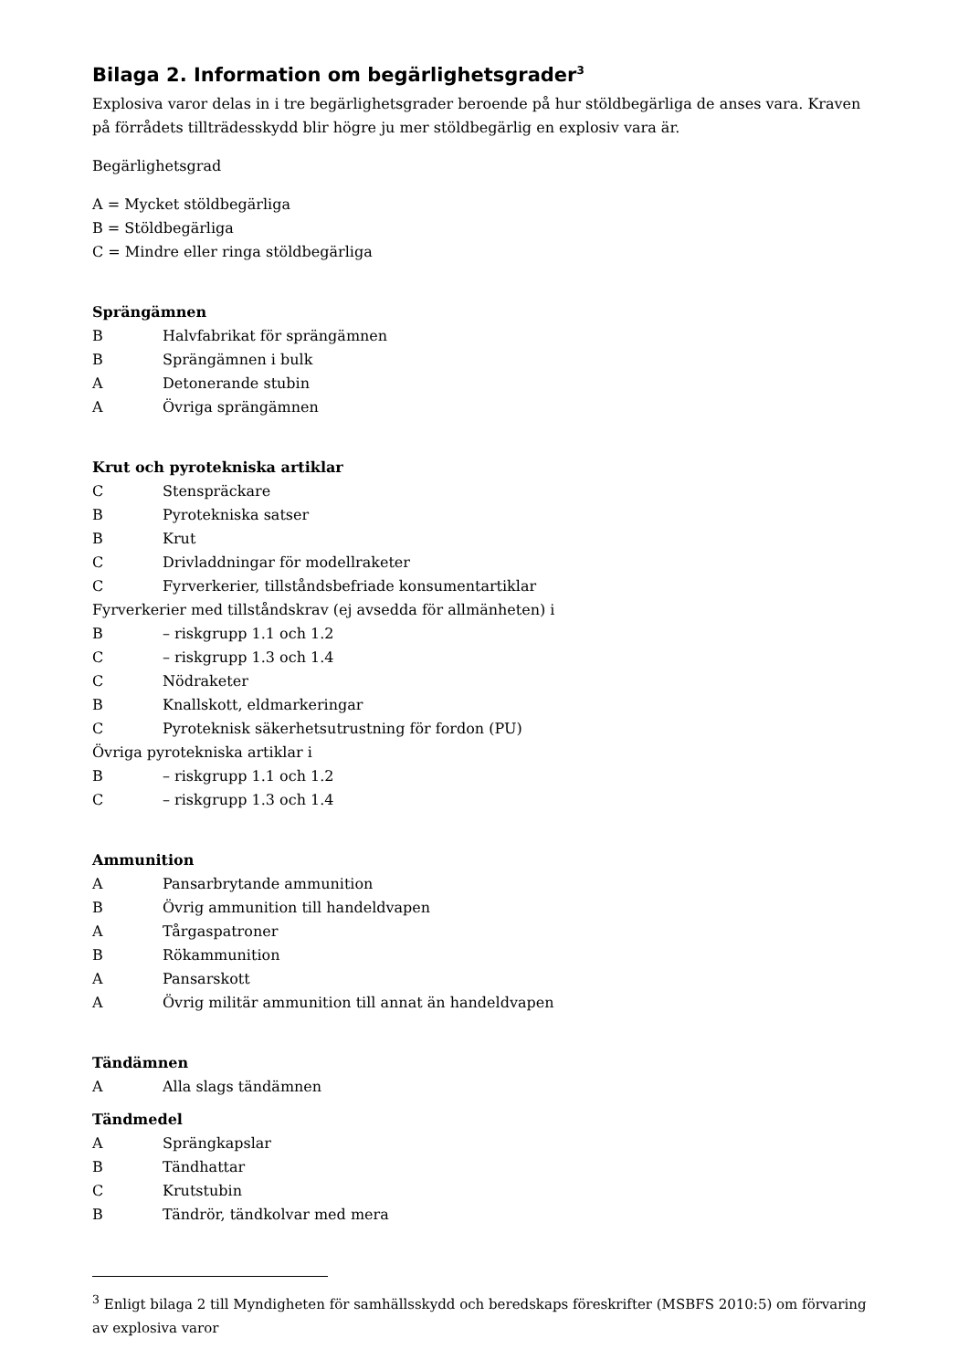Bilaga 2. Information om begärlighetsgrader<sup>3</sup>
Explosiva varor delas in i tre begärlighetsgrader beroende på hur stöldbegärliga de anses vara. Kraven på förrådets tillträdesskydd blir högre ju mer stöldbegärlig en explosiv vara är.
Begärlighetsgrad
A = Mycket stöldbegärliga
B = Stöldbegärliga
C = Mindre eller ringa stöldbegärliga
Sprängämnen
B Halvfabrikat för sprängämnen
B Sprängämnen i bulk
A Detonerande stubin
A Övriga sprängämnen
Krut och pyrotekniska artiklar
C Stenspräckare
B Pyrotekniska satser
B Krut
C Drivladdningar för modellraketer
C Fyrverkerier, tillståndsbefriade konsumentartiklar
Fyrverkerier med tillståndskrav (ej avsedda för allmänheten) i
B – riskgrupp 1.1 och 1.2
C – riskgrupp 1.3 och 1.4
C Nödraketer
B Knallskott, eldmarkeringar
C Pyroteknisk säkerhetsutrustning för fordon (PU)
Övriga pyrotekniska artiklar i
B – riskgrupp 1.1 och 1.2
C – riskgrupp 1.3 och 1.4
Ammunition
A Pansarbrytande ammunition
B Övrig ammunition till handeldvapen
A Tårgaspatroner
B Rökammunition
A Pansarskott
A Övrig militär ammunition till annat än handeldvapen
Tändämnen
A Alla slags tändämnen
Tändmedel
A Sprängkapslar
B Tändhattar
C Krutstubin
B Tändrör, tändkolvar med mera
<sup>3</sup> Enligt bilaga 2 till Myndigheten för samhällsskydd och beredskaps föreskrifter (MSBFS 2010:5) om förvaring av explosiva varor